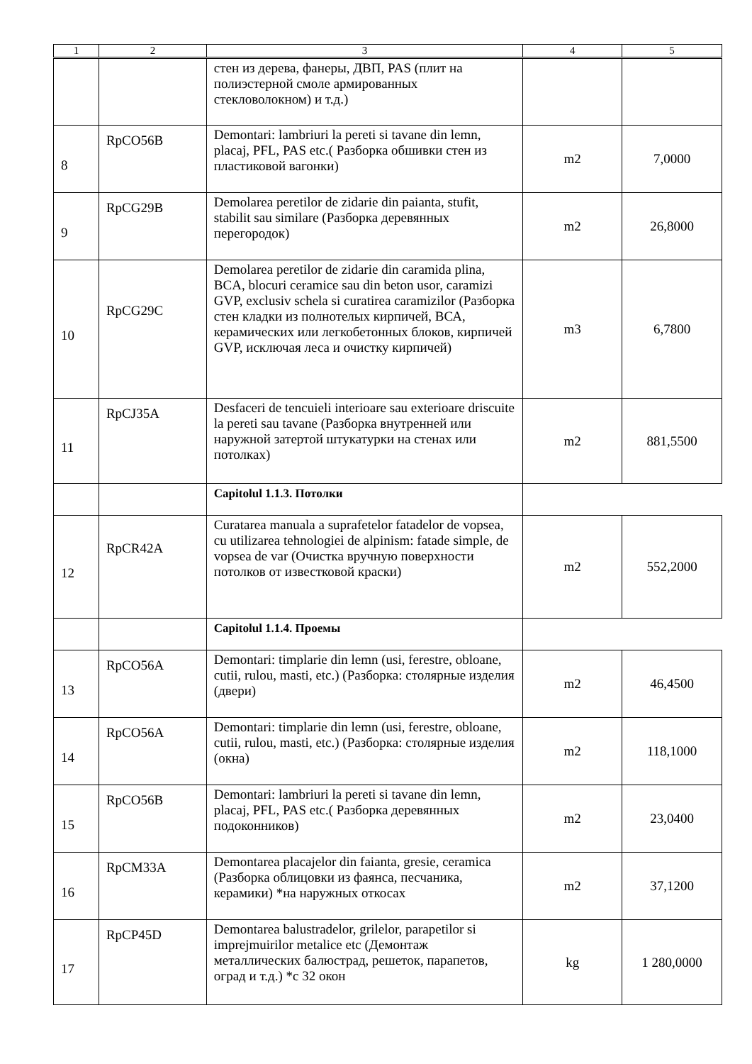| 1 | 2 | 3 | 4 | 5 |
| --- | --- | --- | --- | --- |
| | | стен из дерева, фанеры, ДВП, PAS (плит на полиэстерной смоле армированных стекловолокном) и т.д.) | | |
| 8 | RpCO56B | Demontari: lambriuri la pereti si tavane din lemn, placaj, PFL, PAS etc.( Разборка обшивки стен из пластиковой вагонки) | m2 | 7,0000 |
| 9 | RpCG29B | Demolarea peretilor de zidarie din paianta, stufit, stabilit sau similare (Разборка деревянных перегородок) | m2 | 26,8000 |
| 10 | RpCG29C | Demolarea peretilor de zidarie din caramida plina, BCA, blocuri ceramice sau din beton usor, caramizi GVP, exclusiv schela si curatirea caramizilor (Разборка стен кладки из полнотелых кирпичей, ВСА, керамических или легкобетонных блоков, кирпичей GVP, исключая леса и очистку кирпичей) | m3 | 6,7800 |
| 11 | RpCJ35A | Desfaceri de tencuieli interioare sau exterioare driscuite la pereti sau tavane (Разборка внутренней или наружной затертой штукатурки на стенах или потолках) | m2 | 881,5500 |
| | | Capitolul 1.1.3. Потолки | | |
| 12 | RpCR42A | Curatarea manuala a suprafetelor fatadelor de vopsea, cu utilizarea tehnologiei de alpinism: fatade simple, de vopsea de var (Очистка вручную поверхности потолков от известковой краски) | m2 | 552,2000 |
| | | Capitolul 1.1.4. Проемы | | |
| 13 | RpCO56A | Demontari: timplarie din lemn (usi, ferestre, obloane, cutii, rulou, masti, etc.) (Разборка: столярные изделия (двери) | m2 | 46,4500 |
| 14 | RpCO56A | Demontari: timplarie din lemn (usi, ferestre, obloane, cutii, rulou, masti, etc.) (Разборка: столярные изделия (окна) | m2 | 118,1000 |
| 15 | RpCO56B | Demontari: lambriuri la pereti si tavane din lemn, placaj, PFL, PAS etc.( Разборка деревянных подоконников) | m2 | 23,0400 |
| 16 | RpCM33A | Demontarea placajelor din faianta, gresie, ceramica (Разборка облицовки из фаянса, песчаника, керамики) *на наружных откосах | m2 | 37,1200 |
| 17 | RpCP45D | Demontarea balustradelor, grilelor, parapetilor si imprejmuirilor metalice etc (Демонтаж металлических балюстрад, решеток, парапетов, оград и т.д.) *с 32 окон | kg | 1 280,0000 |